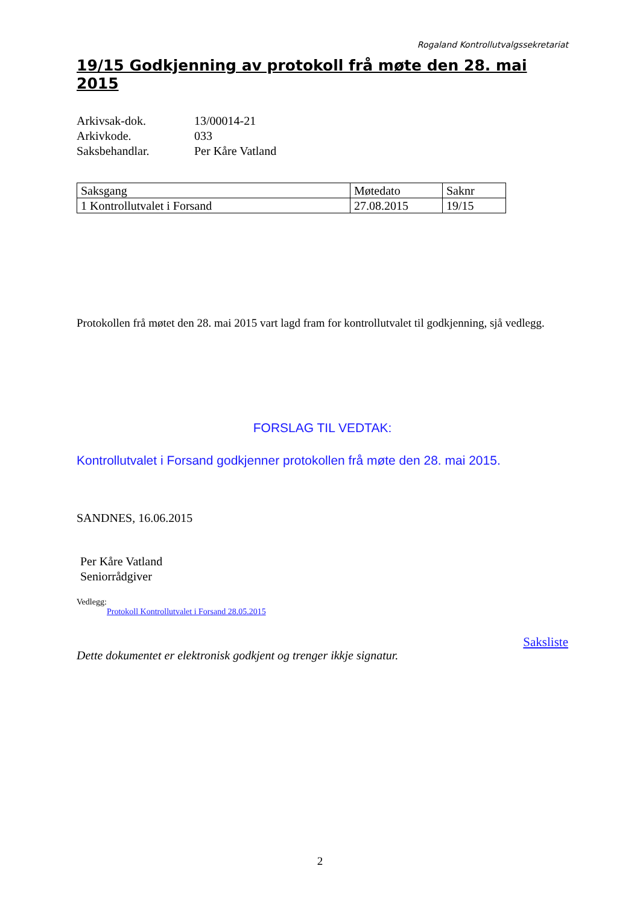Rogaland Kontrollutvalgssekretariat
19/15 Godkjenning av protokoll frå møte den 28. mai 2015
Arkivsak-dok. 13/00014-21
Arkivkode. 033
Saksbehandlar. Per Kåre Vatland
| Saksgang | Møtedato | Saknr |
| 1 Kontrollutvalet i Forsand | 27.08.2015 | 19/15 |
Protokollen frå møtet den 28. mai 2015 vart lagd fram for kontrollutvalet til godkjenning, sjå vedlegg.
FORSLAG TIL VEDTAK:
Kontrollutvalet i Forsand godkjenner protokollen frå møte den 28. mai 2015.
SANDNES, 16.06.2015
Per Kåre Vatland
Seniorrådgiver
Vedlegg:
Protokoll Kontrollutvalet i Forsand 28.05.2015
Saksliste
Dette dokumentet er elektronisk godkjent og trenger ikkje signatur.
2